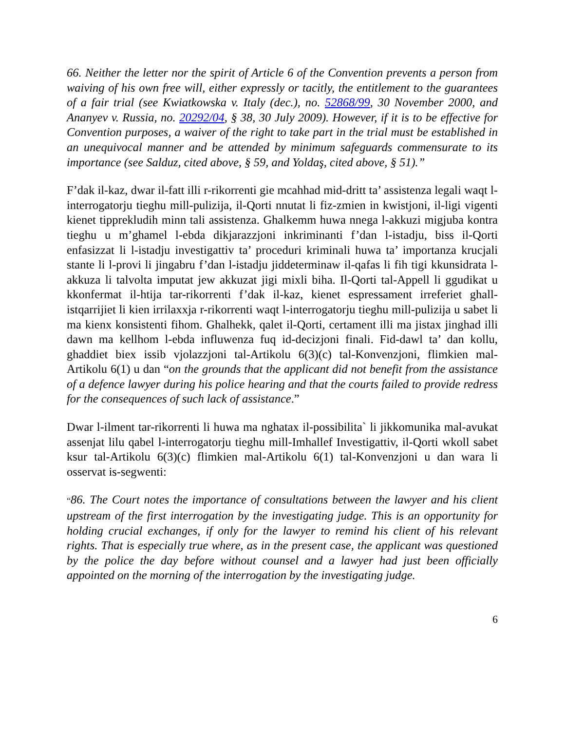66. Neither the letter nor the spirit of Article 6 of the Convention prevents a person from waiving of his own free will, either expressly or tacitly, the entitlement to the guarantees of a fair trial (see Kwiatkowska v. Italy (dec.), no. 52868/99, 30 November 2000, and Ananyev v. Russia, no. 20292/04, § 38, 30 July 2009). However, if it is to be effective for Convention purposes, a waiver of the right to take part in the trial must be established in an unequivocal manner and be attended by minimum safeguards commensurate to its importance (see Salduz, cited above, § 59, and Yoldaş, cited above, § 51).”
F’dak il-kaz, dwar il-fatt illi r-rikorrenti gie mcahhad mid-dritt ta’ assistenza legali waqt l-interrogatorju tieghu mill-pulizija, il-Qorti nnutat li fiz-zmien in kwistjoni, il-ligi vigenti kienet tipprekludih minn tali assistenza. Ghalkemm huwa nnega l-akkuzi migjuba kontra tieghu u m’ghamel l-ebda dikjarazzjoni inkriminanti f’dan l-istadju, biss il-Qorti enfasizzat li l-istadju investigattiv ta’ proceduri kriminali huwa ta’ importanza krucjali stante li l-provi li jingabru f’dan l-istadju jiddeterminaw il-qafas li fih tigi kkunsidrata l-akkuza li talvolta imputat jew akkuzat jigi mixli biha. Il-Qorti tal-Appell li ggudikat u kkonfermat il-htija tar-rikorrenti f’dak il-kaz, kienet espressament irreferiet ghall-istqarrijiet li kien irrilaxxja r-rikorrenti waqt l-interrogatorju tieghu mill-pulizija u sabet li ma kienx konsistenti fihom. Ghalhekk, qalet il-Qorti, certament illi ma jistax jinghad illi dawn ma kellhom l-ebda influwenza fuq id-decizjoni finali. Fid-dawl ta’ dan kollu, ghaddiet biex issib vjolazzjoni tal-Artikolu 6(3)(c) tal-Konvenzjoni, flimkien mal-Artikolu 6(1) u dan “on the grounds that the applicant did not benefit from the assistance of a defence lawyer during his police hearing and that the courts failed to provide redress for the consequences of such lack of assistance.”
Dwar l-ilment tar-rikorrenti li huwa ma nghatax il-possibilita` li jikkomunika mal-avukat assenjat lilu qabel l-interrogatorju tieghu mill-Imhallef Investigattiv, il-Qorti wkoll sabet ksur tal-Artikolu 6(3)(c) flimkien mal-Artikolu 6(1) tal-Konvenzjoni u dan wara li osservat is-segwenti:
“86. The Court notes the importance of consultations between the lawyer and his client upstream of the first interrogation by the investigating judge. This is an opportunity for holding crucial exchanges, if only for the lawyer to remind his client of his relevant rights. That is especially true where, as in the present case, the applicant was questioned by the police the day before without counsel and a lawyer had just been officially appointed on the morning of the interrogation by the investigating judge.
6